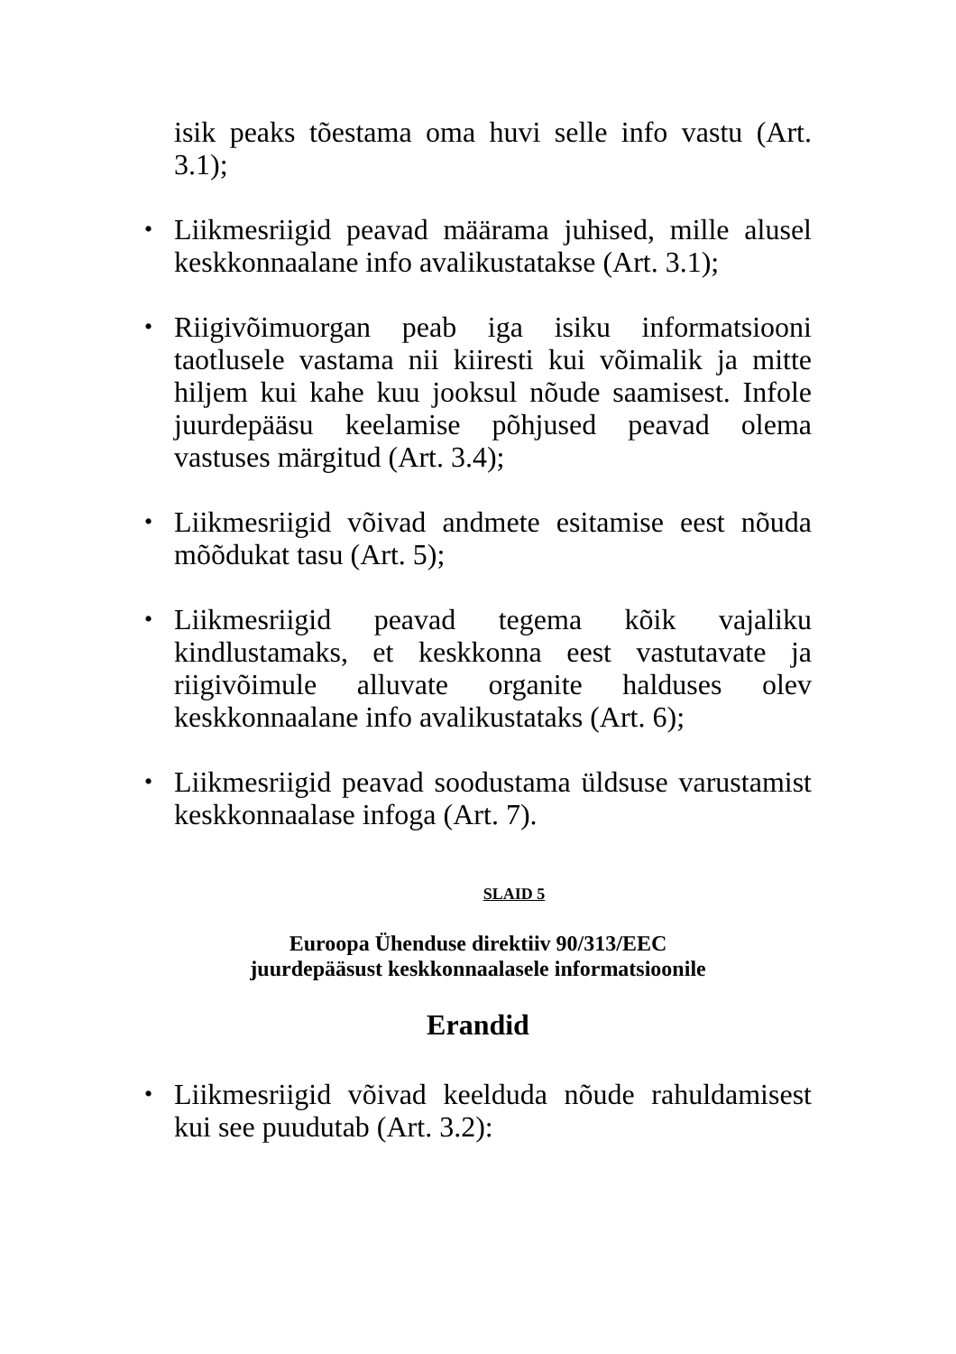isik peaks tõestama oma huvi selle info vastu (Art. 3.1);
•
Liikmesriigid peavad määrama juhised, mille alusel keskkonnaalane info avalikustatakse (Art. 3.1);
•
Riigivõimuorgan peab iga isiku informatsiooni taotlusele vastama nii kiiresti kui võimalik ja mitte hiljem kui kahe kuu jooksul nõude saamisest. Infole juurdepääsu keelamise põhjused peavad olema vastuses märgitud (Art. 3.4);
•
Liikmesriigid võivad andmete esitamise eest nõuda mõõdukat tasu (Art. 5);
•
Liikmesriigid peavad tegema kõik vajaliku kindlustamaks, et keskkonna eest vastutavate ja riigivõimule alluvate organite halduses olev keskkonnaalane info avalikustataks (Art. 6);
•
Liikmesriigid peavad soodustama üldsuse varustamist keskkonnaalase infoga (Art. 7).
SLAID 5
Euroopa Ühenduse direktiiv 90/313/EEC
juurdepääsust keskkonnaalasele informatsioonile
Erandid
•
Liikmesriigid võivad keelduda nõude rahuldamisest kui see puudutab (Art. 3.2):